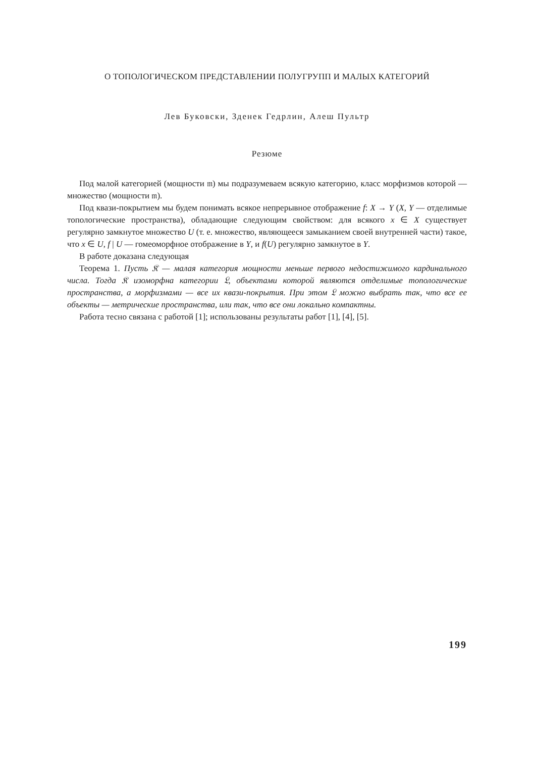О ТОПОЛОГИЧЕСКОМ ПРЕДСТАВЛЕНИИ ПОЛУГРУПП И МАЛЫХ КАТЕГОРИЙ
Лев Буковски, Зденек Гедрлин, Алеш Пультр
Резюме
Под малой категорией (мощности 𝔪) мы подразумеваем всякую категорию, класс морфизмов которой — множество (мощности 𝔪).
Под квази-покрытием мы будем понимать всякое непрерывное отображение f: X → Y (X, Y — отделимые топологические пространства), обладающие следующим свойством: для всякого x ∈ X существует регулярно замкнутое множество U (т. е. множество, являющееся замыканием своей внутренней части) такое, что x ∈ U, f | U — гомеоморфное отображение в Y, и f(U) регулярно замкнутое в Y.
В работе доказана следующая
Теорема 1. Пусть 𝔎 — малая категория мощности меньше первого недостижимого кардинального числа. Тогда 𝔎 изоморфна категории 𝔏, объектами которой являются отделимые топологические пространства, а морфизмами — все их квази-покрытия. При этом 𝔏 можно выбрать так, что все ее объекты — метрические пространства, или так, что все они локально компактны.
Работа тесно связана с работой [1]; использованы результаты работ [1], [4], [5].
199